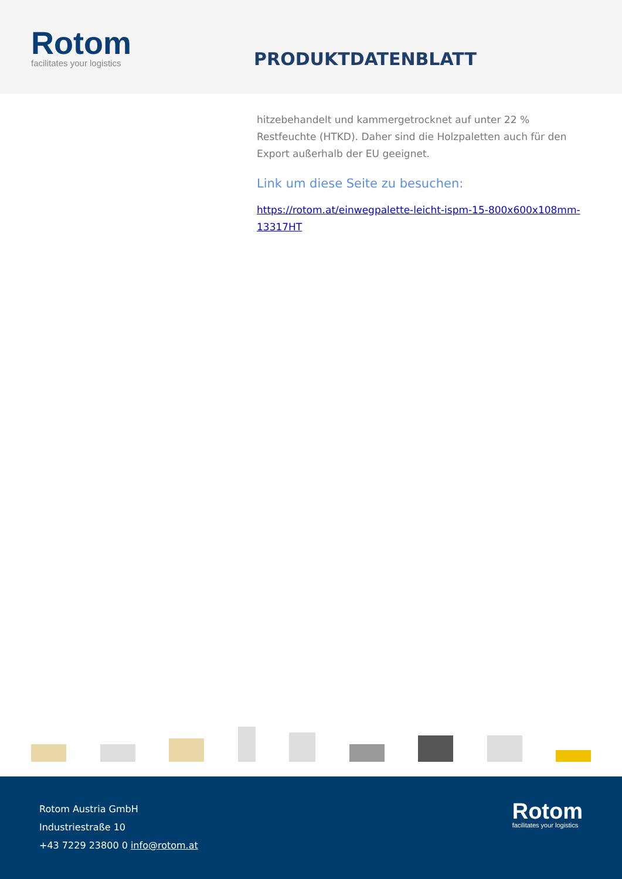Rotom
facilitates your logistics
PRODUKTDATENBLATT
hitzebehandelt und kammergetrocknet auf unter 22 % Restfeuchte (HTKD). Daher sind die Holzpaletten auch für den Export außerhalb der EU geeignet.
Link um diese Seite zu besuchen:
https://rotom.at/einwegpalette-leicht-ispm-15-800x600x108mm-13317HT
Rotom Austria GmbH
Industriestraße 10
+43 7229 23800 0 info@rotom.at
Rotom
facilitates your logistics